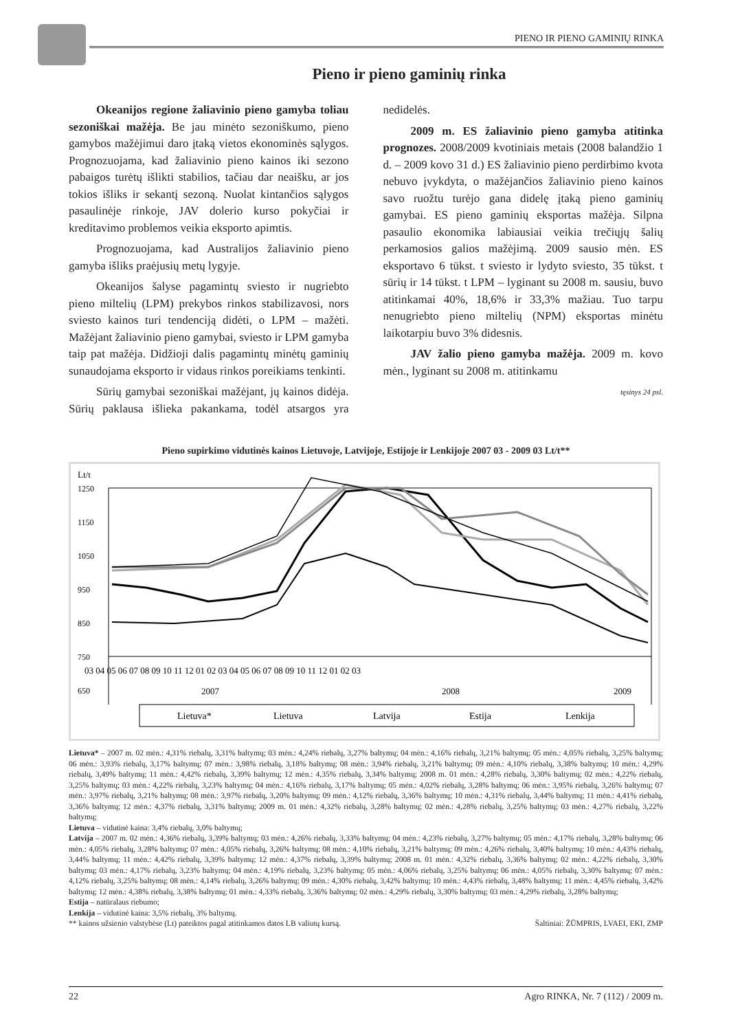PIENO IR PIENO GAMINIŲ RINKA
Pieno ir pieno gaminių rinka
Okeanijos regione žaliavinio pieno gamyba toliau sezoniškai mažėja. Be jau minėto sezoniškumo, pieno gamybos mažėjimui daro įtaką vietos ekonominės sąlygos. Prognozuojama, kad žaliavinio pieno kainos iki sezono pabaigos turėtų išlikti stabilios, tačiau dar neaišku, ar jos tokios išliks ir sekantį sezoną. Nuolat kintančios sąlygos pasaulinėje rinkoje, JAV dolerio kurso pokyčiai ir kreditavimo problemos veikia eksporto apimtis.
Prognozuojama, kad Australijos žaliavinio pieno gamyba išliks praėjusių metų lygyje.
Okeanijos šalyse pagamintų sviesto ir nugriebto pieno miltelių (LPM) prekybos rinkos stabilizavosi, nors sviesto kainos turi tendenciją didėti, o LPM – mažėti. Mažėjant žaliavinio pieno gamybai, sviesto ir LPM gamyba taip pat mažėja. Didžioji dalis pagamintų minėtų gaminių sunaudojama eksporto ir vidaus rinkos poreikiams tenkinti.
Sūrių gamybai sezoniškai mažėjant, jų kainos didėja. Sūrių paklausa išlieka pakankama, todėl atsargos yra nedidelės.
2009 m. ES žaliavinio pieno gamyba atitinka prognozes. 2008/2009 kvotiniais metais (2008 balandžio 1 d. – 2009 kovo 31 d.) ES žaliavinio pieno perdirbimo kvota nebuvo įvykdyta, o mažėjančios žaliavinio pieno kainos savo ruožtu turėjo gana didelę įtaką pieno gaminių gamybai. ES pieno gaminių eksportas mažėja. Silpna pasaulio ekonomika labiausiai veikia trečiųjų šalių perkamosios galios mažėjimą. 2009 sausio mėn. ES eksportavo 6 tūkst. t sviesto ir lydyto sviesto, 35 tūkst. t sūrių ir 14 tūkst. t LPM – lyginant su 2008 m. sausiu, buvo atitinkamai 40%, 18,6% ir 33,3% mažiau. Tuo tarpu nenugriebto pieno miltelių (NPM) eksportas minėtu laikotarpiu buvo 3% didesnis.
JAV žalio pieno gamyba mažėja. 2009 m. kovo mėn., lyginant su 2008 m. atitinkamu
tęsinys 24 psl.
Pieno supirkimo vidutinės kainos Lietuvoje, Latvijoje, Estijoje ir Lenkijoje 2007 03 - 2009 03 Lt/t**
Lt/t
1250
1150
1050
950
850
750
650
03 04 05 06 07 08 09 10 11 12 01 02 03 04 05 06 07 08 09 10 11 12 01 02 03
2007
2008
2009
Lietuva*
Lietuva
Latvija
Estija
Lenkija
Lietuva* – 2007 m. 02 mėn.: 4,31% riebalų, 3,31% baltymų; 03 mėn.: 4,24% riebalų, 3,27% baltymų; 04 mėn.: 4,16% riebalų, 3,21% baltymų; 05 mėn.: 4,05% riebalų, 3,25% baltymų; 06 mėn.: 3,93% riebalų, 3,17% baltymų; 07 mėn.: 3,98% riebalų, 3,18% baltymų; 08 mėn.: 3,94% riebalų, 3,21% baltymų; 09 mėn.: 4,10% riebalų, 3,38% baltymų; 10 mėn.: 4,29% riebalų, 3,49% baltymų; 11 mėn.: 4,42% riebalų, 3,39% baltymų; 12 mėn.: 4,35% riebalų, 3,34% baltymų; 2008 m. 01 mėn.: 4,28% riebalų, 3,30% baltymų; 02 mėn.: 4,22% riebalų, 3,25% baltymų; 03 mėn.: 4,22% riebalų, 3,23% baltymų; 04 mėn.: 4,16% riebalų, 3,17% baltymų; 05 mėn.: 4,02% riebalų, 3,28% baltymų; 06 mėn.: 3,95% riebalų, 3,26% baltymų; 07 mėn.: 3,97% riebalų, 3,21% baltymų; 08 mėn.: 3,97% riebalų, 3,20% baltymų; 09 mėn.: 4,12% riebalų, 3,36% baltymų; 10 mėn.: 4,31% riebalų, 3,44% baltymų; 11 mėn.: 4,41% riebalų, 3,36% baltymų; 12 mėn.: 4,37% riebalų, 3,31% baltymų; 2009 m. 01 mėn.: 4,32% riebalų, 3,28% baltymų; 02 mėn.: 4,28% riebalų, 3,25% baltymų; 03 mėn.: 4,27% riebalų, 3,22% baltymų;
Lietuva – vidutinė kaina: 3,4% riebalų, 3,0% baltymų;
Latvija – 2007 m. 02 mėn.: 4,36% riebalų, 3,39% baltymų; 03 mėn.: 4,26% riebalų, 3,33% baltymų; 04 mėn.: 4,23% riebalų, 3,27% baltymų; 05 mėn.: 4,17% riebalų, 3,28% baltymų; 06 mėn.: 4,05% riebalų, 3,28% baltymų; 07 mėn.: 4,05% riebalų, 3,26% baltymų; 08 mėn.: 4,10% riebalų, 3,21% baltymų; 09 mėn.: 4,26% riebalų, 3,40% baltymų; 10 mėn.: 4,43% riebalų, 3,44% baltymų; 11 mėn.: 4,42% riebalų, 3,39% baltymų; 12 mėn.: 4,37% riebalų, 3,39% baltymų; 2008 m. 01 mėn.: 4,32% riebalų, 3,36% baltymų; 02 mėn.: 4,22% riebalų, 3,30% baltymų; 03 mėn.: 4,17% riebalų, 3,23% baltymų; 04 mėn.: 4,19% riebalų, 3,23% baltymų; 05 mėn.: 4,06% riebalų, 3,25% baltymų; 06 mėn.: 4,05% riebalų, 3,30% baltymų; 07 mėn.: 4,12% riebalų, 3,25% baltymų; 08 mėn.: 4,14% riebalų, 3,26% baltymų; 09 mėn.: 4,30% riebalų, 3,42% baltymų; 10 mėn.: 4,43% riebalų, 3,48% baltymų; 11 mėn.: 4,45% riebalų, 3,42% baltymų; 12 mėn.: 4,38% riebalų, 3,38% baltymų; 01 mėn.: 4,33% riebalų, 3,36% baltymų; 02 mėn.: 4,29% riebalų, 3,30% baltymų; 03 mėn.: 4,29% riebalų, 3,28% baltymų;
Estija – natūralaus riebumo;
Lenkija – vidutinė kaina: 3,5% riebalų, 3% baltymų.
** kainos užsienio valstybėse (Lt) pateiktos pagal atitinkamos datos LB valiutų kursą. Šaltiniai: ŽŪMPRIS, LVAEI, EKI, ZMP
22 Agro RINKA, Nr. 7 (112) / 2009 m.